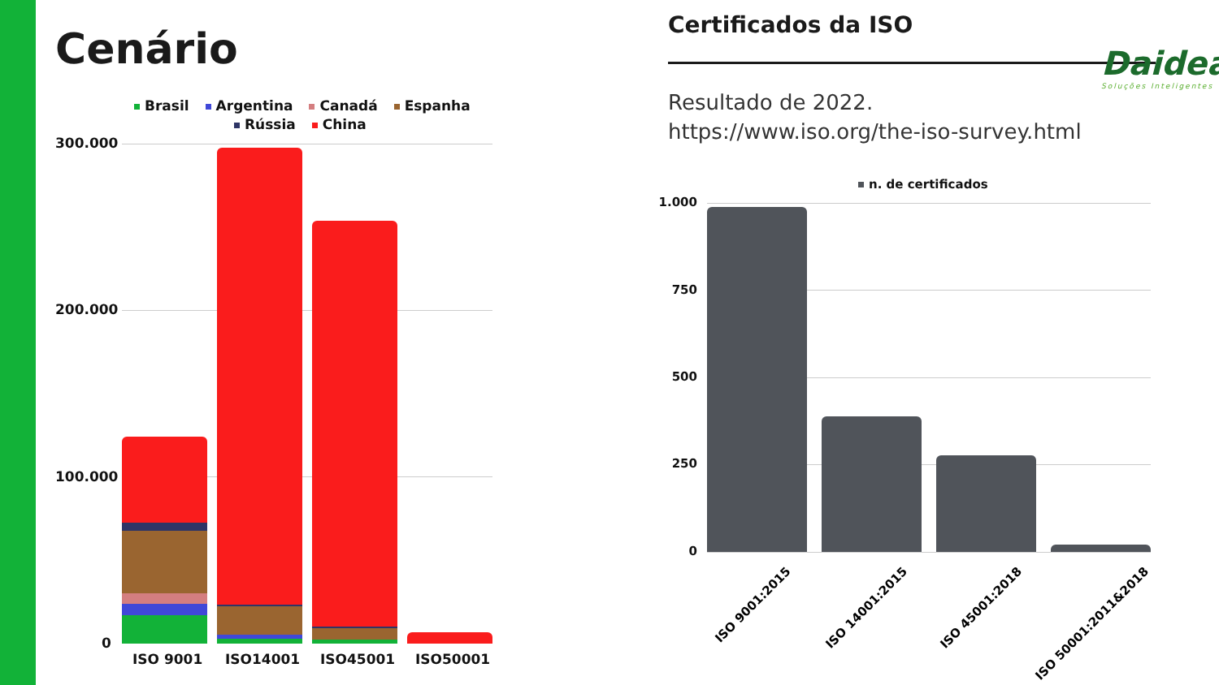Cenário
Brasil Argentina Canadá Espanha
Rússia China
300.000
200.000
100.000
0
ISO 9001 ISO14001 ISO45001 ISO50001
Certificados da ISO
Daidea
Soluções Inteligentes
Resultado de 2022.
https://www.iso.org/the-iso-survey.html
n. de certificados
1.000
750
500
250
0
ISO 9001:2015 ISO 14001:2015 ISO 45001:2018 ISO 50001:2011&2018